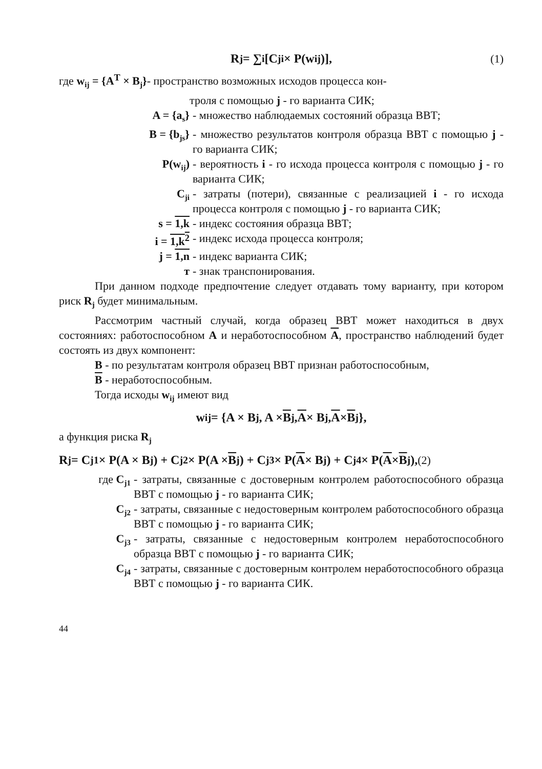R<sub>j</sub> = ∑<sub>i</sub> [C<sub>ji</sub> × P(w<sub>ij</sub>)], (1)
где w<sub>ij</sub> = {A<sup>T</sup> × B<sub>j</sub>}- пространство возможных исходов процесса кон-
троля с помощью j - го варианта СИК;
A = {a<sub>s</sub>} - множество наблюдаемых состояний образца ВВТ;
B = {b<sub>js</sub>} - множество результатов контроля образца ВВТ с помощью j - го варианта СИК;
P(w<sub>ij</sub>) - вероятность i - го исхода процесса контроля с помощью j - го варианта СИК;
C<sub>ji</sub> - затраты (потери), связанные с реализацией i - го исхода процесса контроля с помощью j - го варианта СИК;
s = 1,k - индекс состояния образца ВВТ;
i = 1,k<sup>2</sup> - индекс исхода процесса контроля;
j = 1,n - индекс варианта СИК;
т - знак транспонирования.
При данном подходе предпочтение следует отдавать тому варианту, при котором риск R<sub>j</sub> будет минимальным.
Рассмотрим частный случай, когда образец ВВТ может находиться в двух состояниях: работоспособном A и неработоспособном A, пространство наблюдений будет состоять из двух компонент:
B - по результатам контроля образец ВВТ признан работоспособным,
B - неработоспособным.
Тогда исходы w<sub>ij</sub> имеют вид
w<sub>ij</sub> = {A × B<sub>j</sub>, A × B<sub>j</sub>, A × B<sub>j</sub>, A × B<sub>j</sub>},
а функция риска R<sub>j</sub>
R<sub>j</sub> = C<sub>j1</sub> × P(A × B<sub>j</sub>) + C<sub>j2</sub> × P(A × B<sub>j</sub>) + C<sub>j3</sub> × P(A × B<sub>j</sub>) + C<sub>j4</sub> × P(A × B<sub>j</sub>), (2)
где C<sub>j1</sub> - затраты, связанные с достоверным контролем работоспособного образца ВВТ с помощью j - го варианта СИК;
C<sub>j2</sub> - затраты, связанные с недостоверным контролем работоспособного образца ВВТ с помощью j - го варианта СИК;
C<sub>j3</sub> - затраты, связанные с недостоверным контролем неработоспособного образца ВВТ с помощью j - го варианта СИК;
C<sub>j4</sub> - затраты, связанные с достоверным контролем неработоспособного образца ВВТ с помощью j - го варианта СИК.
44